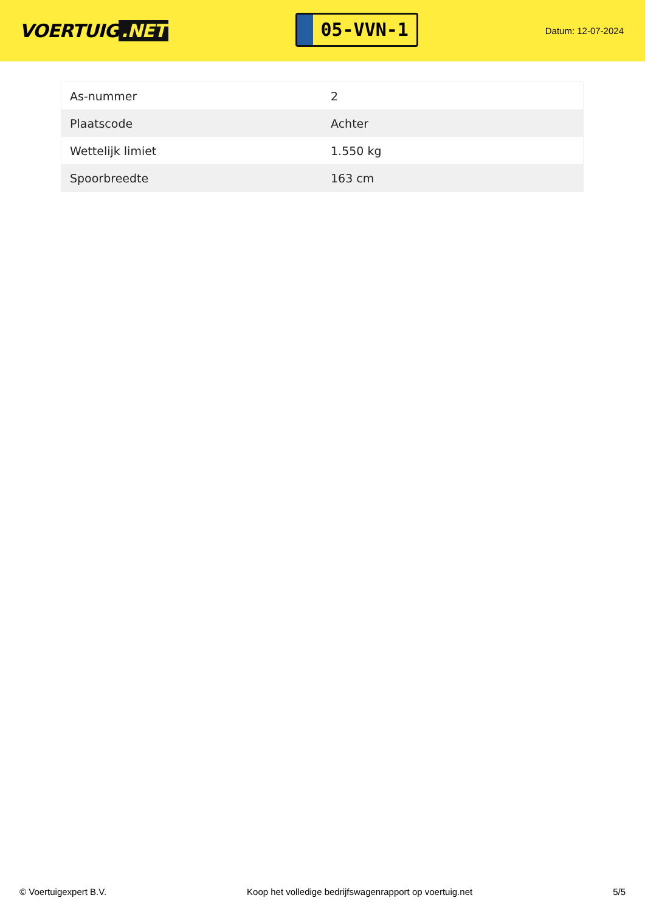VOERTUIG.NET
05-VVN-1
Datum: 12-07-2024
| As-nummer | 2 |
| Plaatscode | Achter |
| Wettelijk limiet | 1.550 kg |
| Spoorbreedte | 163 cm |
© Voertuigexpert B.V. Koop het volledige bedrijfswagenrapport op voertuig.net 5/5